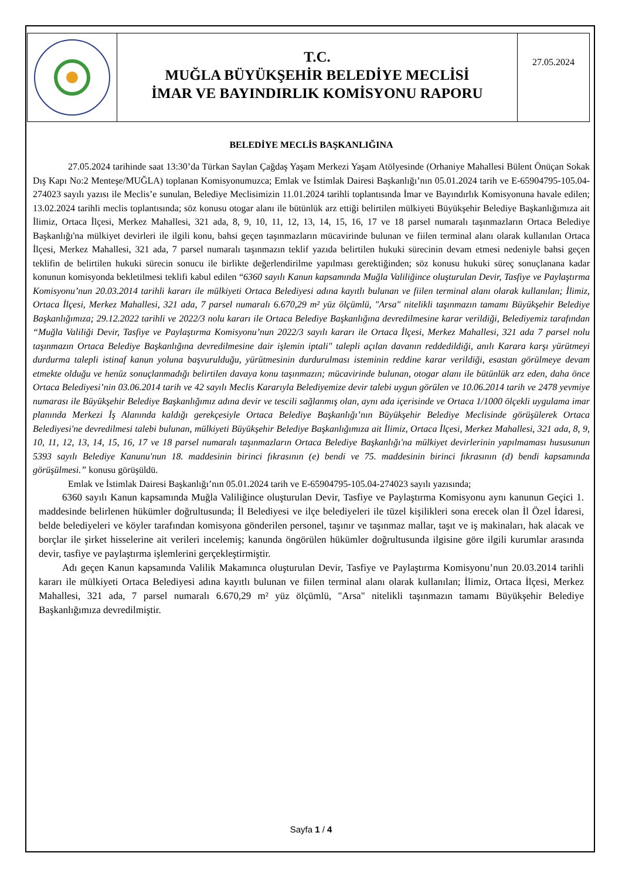T.C.
MUĞLA BÜYÜKŞEHİR BELEDİYE MECLİSİ
İMAR VE BAYINDIRLIK KOMİSYONU RAPORU
27.05.2024
BELEDİYE MECLİS BAŞKANLIĞINA
27.05.2024 tarihinde saat 13:30’da Türkan Saylan Çağdaş Yaşam Merkezi Yaşam Atölyesinde (Orhaniye Mahallesi Bülent Önüçan Sokak Dış Kapı No:2 Menteşe/MUĞLA) toplanan Komisyonumuzca; Emlak ve İstimlak Dairesi Başkanlığı’nın 05.01.2024 tarih ve E-65904795-105.04-274023 sayılı yazısı ile Meclis’e sunulan, Belediye Meclisimizin 11.01.2024 tarihli toplantısında İmar ve Bayındırlık Komisyonuna havale edilen; 13.02.2024 tarihli meclis toplantısında; söz konusu otogar alanı ile bütünlük arz ettiği belirtilen mülkiyeti Büyükşehir Belediye Başkanlığımıza ait İlimiz, Ortaca İlçesi, Merkez Mahallesi, 321 ada, 8, 9, 10, 11, 12, 13, 14, 15, 16, 17 ve 18 parsel numaralı taşınmazların Ortaca Belediye Başkanlığı'na mülkiyet devirleri ile ilgili konu, bahsi geçen taşınmazların mücavirinde bulunan ve fiilen terminal alanı olarak kullanılan Ortaca İlçesi, Merkez Mahallesi, 321 ada, 7 parsel numaralı taşınmazın teklif yazıda belirtilen hukuki sürecinin devam etmesi nedeniyle bahsi geçen teklifin de belirtilen hukuki sürecin sonucu ile birlikte değerlendirilme yapılması gerektiğinden; söz konusu hukuki süreç sonuçlanana kadar konunun komisyonda bekletilmesi teklifi kabul edilen “6360 sayılı Kanun kapsamında Muğla Valiliğince oluşturulan Devir, Tasfiye ve Paylaştırma Komisyonu’nun 20.03.2014 tarihli kararı ile mülkiyeti Ortaca Belediyesi adına kayıtlı bulunan ve fiilen terminal alanı olarak kullanılan; İlimiz, Ortaca İlçesi, Merkez Mahallesi, 321 ada, 7 parsel numaralı 6.670,29 m² yüz ölçümlü, "Arsa" nitelikli taşınmazın tamamı Büyükşehir Belediye Başkanlığımıza; 29.12.2022 tarihli ve 2022/3 nolu kararı ile Ortaca Belediye Başkanlığına devredilmesine karar verildiği, Belediyemiz tarafından “Muğla Valiliği Devir, Tasfiye ve Paylaştırma Komisyonu’nun 2022/3 sayılı kararı ile Ortaca İlçesi, Merkez Mahallesi, 321 ada 7 parsel nolu taşınmazın Ortaca Belediye Başkanlığına devredilmesine dair işlemin iptali" talepli açılan davanın reddedildiği, anılı Karara karşı yürütmeyi durdurma talepli istinaf kanun yoluna başvurulduğu, yürütmesinin durdurulması isteminin reddine karar verildiği, esastan görülmeye devam etmekte olduğu ve henüz sonuçlanmadığı belirtilen davaya konu taşınmazın; mücavirinde bulunan, otogar alanı ile bütünlük arz eden, daha önce Ortaca Belediyesi’nin 03.06.2014 tarih ve 42 sayılı Meclis Kararıyla Belediyemize devir talebi uygun görülen ve 10.06.2014 tarih ve 2478 yevmiye numarası ile Büyükşehir Belediye Başkanlığımız adına devir ve tescili sağlanmış olan, aynı ada içerisinde ve Ortaca 1/1000 ölçekli uygulama imar planında Merkezi İş Alanında kaldığı gerekçesiyle Ortaca Belediye Başkanlığı’nın Büyükşehir Belediye Meclisinde görüşülerek Ortaca Belediyesi'ne devredilmesi talebi bulunan, mülkiyeti Büyükşehir Belediye Başkanlığımıza ait İlimiz, Ortaca İlçesi, Merkez Mahallesi, 321 ada, 8, 9, 10, 11, 12, 13, 14, 15, 16, 17 ve 18 parsel numaralı taşınmazların Ortaca Belediye Başkanlığı'na mülkiyet devirlerinin yapılmaması hususunun 5393 sayılı Belediye Kanunu'nun 18. maddesinin birinci fıkrasının (e) bendi ve 75. maddesinin birinci fıkrasının (d) bendi kapsamında görüşülmesi.” konusu görüşüldü.
Emlak ve İstimlak Dairesi Başkanlığı’nın 05.01.2024 tarih ve E-65904795-105.04-274023 sayılı yazısında;
6360 sayılı Kanun kapsamında Muğla Valiliğince oluşturulan Devir, Tasfiye ve Paylaştırma Komisyonu aynı kanunun Geçici 1. maddesinde belirlenen hükümler doğrultusunda; İl Belediyesi ve ilçe belediyeleri ile tüzel kişilikleri sona erecek olan İl Özel İdaresi, belde belediyeleri ve köyler tarafından komisyona gönderilen personel, taşınır ve taşınmaz mallar, taşıt ve iş makinaları, hak alacak ve borçlar ile şirket hisselerine ait verileri incelemiş; kanunda öngörülen hükümler doğrultusunda ilgisine göre ilgili kurumlar arasında devir, tasfiye ve paylaştırma işlemlerini gerçekleştirmiştir.
Adı geçen Kanun kapsamında Valilik Makamınca oluşturulan Devir, Tasfiye ve Paylaştırma Komisyonu’nun 20.03.2014 tarihli kararı ile mülkiyeti Ortaca Belediyesi adına kayıtlı bulunan ve fiilen terminal alanı olarak kullanılan; İlimiz, Ortaca İlçesi, Merkez Mahallesi, 321 ada, 7 parsel numaralı 6.670,29 m² yüz ölçümlü, "Arsa" nitelikli taşınmazın tamamı Büyükşehir Belediye Başkanlığımıza devredilmiştir.
Sayfa 1 / 4